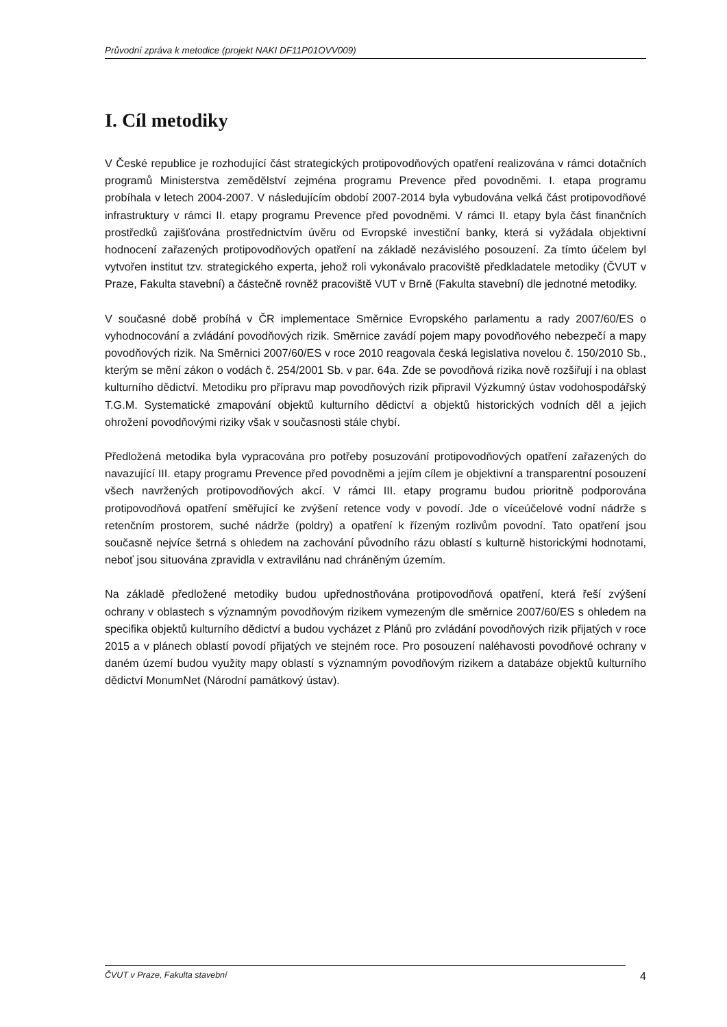Průvodní zpráva k metodice (projekt NAKI DF11P01OVV009)
I. Cíl metodiky
V České republice je rozhodující část strategických protipovodňových opatření realizována v rámci dotačních programů Ministerstva zemědělství zejména programu Prevence před povodněmi. I. etapa programu probíhala v letech 2004-2007. V následujícím období 2007-2014 byla vybudována velká část protipovodňové infrastruktury v rámci II. etapy programu Prevence před povodněmi. V rámci II. etapy byla část finančních prostředků zajišťována prostřednictvím úvěru od Evropské investiční banky, která si vyžádala objektivní hodnocení zařazených protipovodňových opatření na základě nezávislého posouzení. Za tímto účelem byl vytvořen institut tzv. strategického experta, jehož roli vykonávalo pracoviště předkladatele metodiky (ČVUT v Praze, Fakulta stavební) a částečně rovněž pracoviště VUT v Brně (Fakulta stavební) dle jednotné metodiky.
V současné době probíhá v ČR implementace Směrnice Evropského parlamentu a rady 2007/60/ES o vyhodnocování a zvládání povodňových rizik. Směrnice zavádí pojem mapy povodňového nebezpečí a mapy povodňových rizik. Na Směrnici 2007/60/ES v roce 2010 reagovala česká legislativa novelou č. 150/2010 Sb., kterým se mění zákon o vodách č. 254/2001 Sb. v par. 64a. Zde se povodňová rizika nově rozšiřují i na oblast kulturního dědictví. Metodiku pro přípravu map povodňových rizik připravil Výzkumný ústav vodohospodářský T.G.M. Systematické zmapování objektů kulturního dědictví a objektů historických vodních děl a jejich ohrožení povodňovými riziky však v současnosti stále chybí.
Předložená metodika byla vypracována pro potřeby posuzování protipovodňových opatření zařazených do navazující III. etapy programu Prevence před povodněmi a jejím cílem je objektivní a transparentní posouzení všech navržených protipovodňových akcí. V rámci III. etapy programu budou prioritně podporována protipovodňová opatření směřující ke zvýšení retence vody v povodí. Jde o víceúčelové vodní nádrže s retenčním prostorem, suché nádrže (poldry) a opatření k řízeným rozlivům povodní. Tato opatření jsou současně nejvíce šetrná s ohledem na zachování původního rázu oblastí s kulturně historickými hodnotami, neboť jsou situována zpravidla v extravilánu nad chráněným územím.
Na základě předložené metodiky budou upřednostňována protipovodňová opatření, která řeší zvýšení ochrany v oblastech s významným povodňovým rizikem vymezeným dle směrnice 2007/60/ES s ohledem na specifika objektů kulturního dědictví a budou vycházet z Plánů pro zvládání povodňových rizik přijatých v roce 2015 a v plánech oblastí povodí přijatých ve stejném roce. Pro posouzení naléhavosti povodňové ochrany v daném území budou využity mapy oblastí s významným povodňovým rizikem a databáze objektů kulturního dědictví MonumNet (Národní památkový ústav).
ČVUT v Praze, Fakulta stavební 4